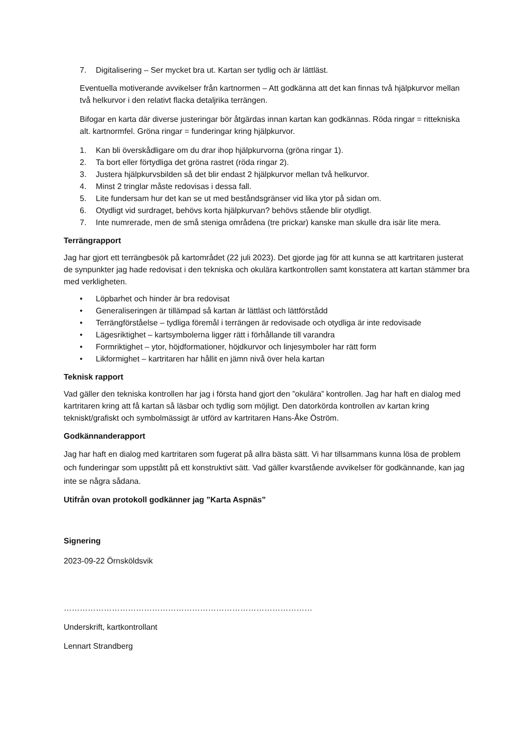7. Digitalisering – Ser mycket bra ut. Kartan ser tydlig och är lättläst.
Eventuella motiverande avvikelser från kartnormen – Att godkänna att det kan finnas två hjälpkurvor mellan två helkurvor i den relativt flacka detaljrika terrängen.
Bifogar en karta där diverse justeringar bör åtgärdas innan kartan kan godkännas. Röda ringar = rittekniska alt. kartnormfel. Gröna ringar = funderingar kring hjälpkurvor.
1. Kan bli överskådligare om du drar ihop hjälpkurvorna (gröna ringar 1).
2. Ta bort eller förtydliga det gröna rastret (röda ringar 2).
3. Justera hjälpkurvsbilden så det blir endast 2 hjälpkurvor mellan två helkurvor.
4. Minst 2 tringlar måste redovisas i dessa fall.
5. Lite fundersam hur det kan se ut med beståndsgränser vid lika ytor på sidan om.
6. Otydligt vid surdraget, behövs korta hjälpkurvan? behövs stående blir otydligt.
7. Inte numrerade, men de små steniga områdena (tre prickar) kanske man skulle dra isär lite mera.
Terrängrapport
Jag har gjort ett terrängbesök på kartområdet (22 juli 2023). Det gjorde jag för att kunna se att kartritaren justerat de synpunkter jag hade redovisat i den tekniska och okulära kartkontrollen samt konstatera att kartan stämmer bra med verkligheten.
• Löpbarhet och hinder är bra redovisat
• Generaliseringen är tillämpad så kartan är lättläst och lättförstådd
• Terrängförståelse – tydliga föremål i terrängen är redovisade och otydliga är inte redovisade
• Lägesriktighet – kartsymbolerna ligger rätt i förhållande till varandra
• Formriktighet – ytor, höjdformationer, höjdkurvor och linjesymboler har rätt form
• Likformighet – kartritaren har hållit en jämn nivå över hela kartan
Teknisk rapport
Vad gäller den tekniska kontrollen har jag i första hand gjort den ”okulära” kontrollen. Jag har haft en dialog med kartritaren kring att få kartan så läsbar och tydlig som möjligt. Den datorkörda kontrollen av kartan kring tekniskt/grafiskt och symbolmässigt är utförd av kartritaren Hans-Åke Öström.
Godkännanderapport
Jag har haft en dialog med kartritaren som fugerat på allra bästa sätt. Vi har tillsammans kunna lösa de problem och funderingar som uppstått på ett konstruktivt sätt. Vad gäller kvarstående avvikelser för godkännande, kan jag inte se några sådana.
Utifrån ovan protokoll godkänner jag ”Karta Aspnäs”
Signering
2023-09-22 Örnsköldsvik
…………………………………………………………………………………
Underskrift, kartkontrollant
Lennart Strandberg